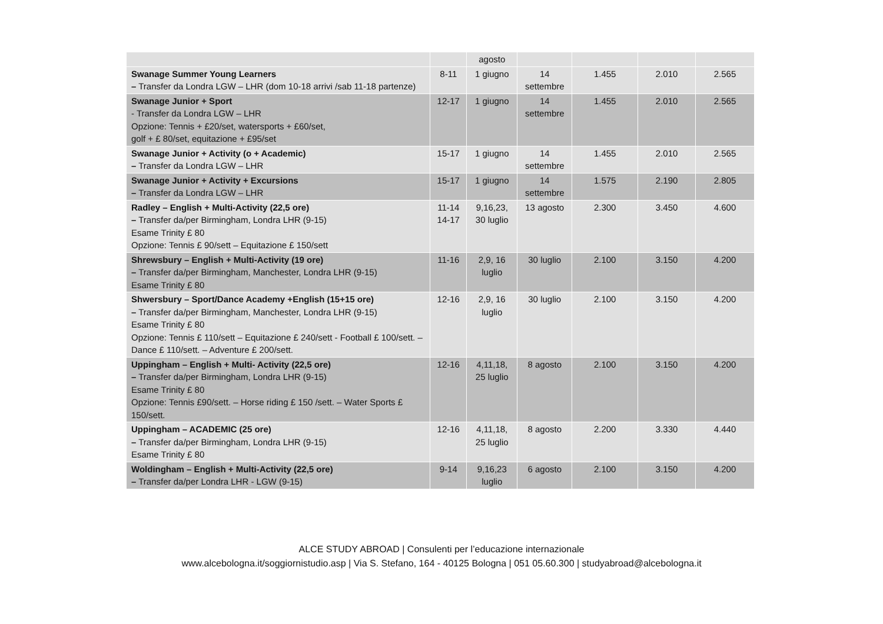| | | agosto | | | | |
| Swanage Summer Young Learners – Transfer da Londra LGW – LHR (dom 10-18 arrivi /sab 11-18 partenze) | 8-11 | 1 giugno | 14 settembre | 1.455 | 2.010 | 2.565 |
| Swanage Junior + Sport - Transfer da Londra LGW – LHR Opzione: Tennis + £20/set, watersports + £60/set, golf + £ 80/set, equitazione + £95/set | 12-17 | 1 giugno | 14 settembre | 1.455 | 2.010 | 2.565 |
| Swanage Junior + Activity (o + Academic) – Transfer da Londra LGW – LHR | 15-17 | 1 giugno | 14 settembre | 1.455 | 2.010 | 2.565 |
| Swanage Junior + Activity + Excursions – Transfer da Londra LGW – LHR | 15-17 | 1 giugno | 14 settembre | 1.575 | 2.190 | 2.805 |
| Radley – English + Multi-Activity (22,5 ore) – Transfer da/per Birmingham, Londra LHR (9-15) Esame Trinity £ 80 Opzione: Tennis £ 90/sett – Equitazione £ 150/sett | 11-14 14-17 | 9,16,23, 30 luglio | 13 agosto | 2.300 | 3.450 | 4.600 |
| Shrewsbury – English + Multi-Activity (19 ore) – Transfer da/per Birmingham, Manchester, Londra LHR (9-15) Esame Trinity £ 80 | 11-16 | 2,9, 16 luglio | 30 luglio | 2.100 | 3.150 | 4.200 |
| Shwersbury – Sport/Dance Academy +English (15+15 ore) – Transfer da/per Birmingham, Manchester, Londra LHR (9-15) Esame Trinity £ 80 Opzione: Tennis £ 110/sett – Equitazione £ 240/sett - Football £ 100/sett. – Dance £ 110/sett. – Adventure £ 200/sett. | 12-16 | 2,9, 16 luglio | 30 luglio | 2.100 | 3.150 | 4.200 |
| Uppingham – English + Multi- Activity (22,5 ore) – Transfer da/per Birmingham, Londra LHR (9-15) Esame Trinity £ 80 Opzione: Tennis £90/sett. – Horse riding £ 150 /sett. – Water Sports £ 150/sett. | 12-16 | 4,11,18, 25 luglio | 8 agosto | 2.100 | 3.150 | 4.200 |
| Uppingham – ACADEMIC (25 ore) – Transfer da/per Birmingham, Londra LHR (9-15) Esame Trinity £ 80 | 12-16 | 4,11,18, 25 luglio | 8 agosto | 2.200 | 3.330 | 4.440 |
| Woldingham – English + Multi-Activity (22,5 ore) – Transfer da/per Londra LHR - LGW (9-15) | 9-14 | 9,16,23 luglio | 6 agosto | 2.100 | 3.150 | 4.200 |
ALCE STUDY ABROAD | Consulenti per l’educazione internazionale
www.alcebologna.it/soggiornistudio.asp | Via S. Stefano, 164 - 40125 Bologna | 051 05.60.300 | studyabroad@alcebologna.it